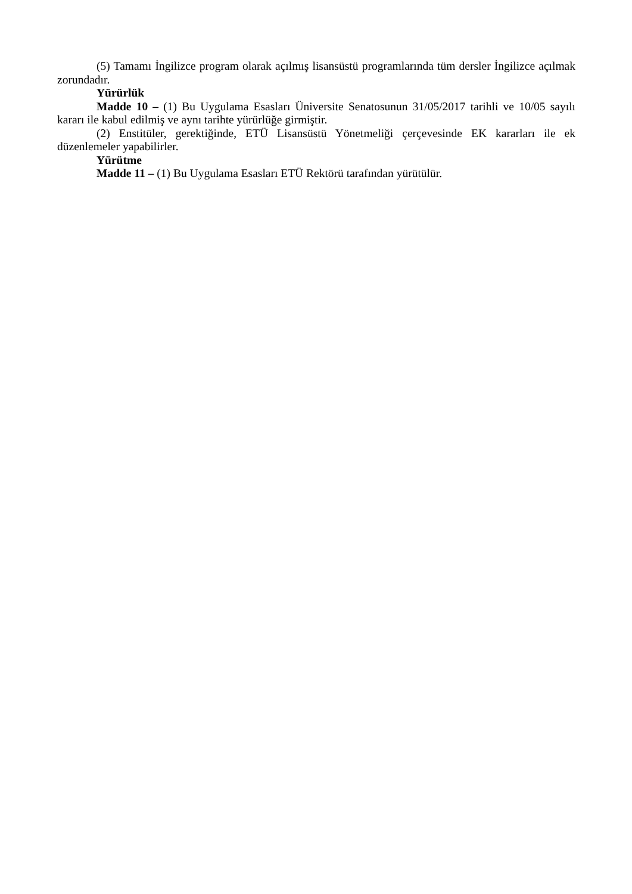(5) Tamamı İngilizce program olarak açılmış lisansüstü programlarında tüm dersler İngilizce açılmak zorundadır.
Yürürlük
Madde 10 – (1) Bu Uygulama Esasları Üniversite Senatosunun 31/05/2017 tarihli ve 10/05 sayılı kararı ile kabul edilmiş ve aynı tarihte yürürlüğe girmiştir.
(2) Enstitüler, gerektiğinde, ETÜ Lisansüstü Yönetmeliği çerçevesinde EK kararları ile ek düzenlemeler yapabilirler.
Yürütme
Madde 11 – (1) Bu Uygulama Esasları ETÜ Rektörü tarafından yürütülür.